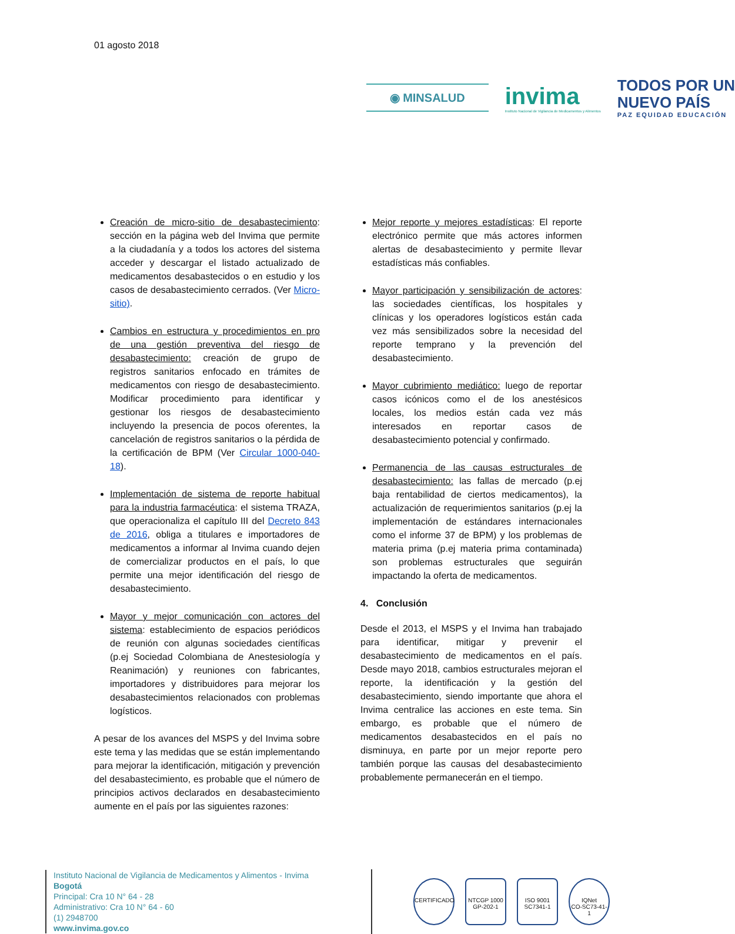01 agosto 2018
◉ MINSALUD
invima
Instituto Nacional de Vigilancia de Medicamentos y Alimentos
TODOS POR UN
NUEVO PAÍS
PAZ EQUIDAD EDUCACIÓN
Creación de micro-sitio de desabastecimiento: sección en la página web del Invima que permite a la ciudadanía y a todos los actores del sistema acceder y descargar el listado actualizado de medicamentos desabastecidos o en estudio y los casos de desabastecimiento cerrados. (Ver Micro-sitio).
Cambios en estructura y procedimientos en pro de una gestión preventiva del riesgo de desabastecimiento: creación de grupo de registros sanitarios enfocado en trámites de medicamentos con riesgo de desabastecimiento. Modificar procedimiento para identificar y gestionar los riesgos de desabastecimiento incluyendo la presencia de pocos oferentes, la cancelación de registros sanitarios o la pérdida de la certificación de BPM (Ver Circular 1000-040-18).
Implementación de sistema de reporte habitual para la industria farmacéutica: el sistema TRAZA, que operacionaliza el capítulo III del Decreto 843 de 2016, obliga a titulares e importadores de medicamentos a informar al Invima cuando dejen de comercializar productos en el país, lo que permite una mejor identificación del riesgo de desabastecimiento.
Mayor y mejor comunicación con actores del sistema: establecimiento de espacios periódicos de reunión con algunas sociedades científicas (p.ej Sociedad Colombiana de Anestesiología y Reanimación) y reuniones con fabricantes, importadores y distribuidores para mejorar los desabastecimientos relacionados con problemas logísticos.
A pesar de los avances del MSPS y del Invima sobre este tema y las medidas que se están implementando para mejorar la identificación, mitigación y prevención del desabastecimiento, es probable que el número de principios activos declarados en desabastecimiento aumente en el país por las siguientes razones:
Mejor reporte y mejores estadísticas: El reporte electrónico permite que más actores informen alertas de desabastecimiento y permite llevar estadísticas más confiables.
Mayor participación y sensibilización de actores: las sociedades científicas, los hospitales y clínicas y los operadores logísticos están cada vez más sensibilizados sobre la necesidad del reporte temprano y la prevención del desabastecimiento.
Mayor cubrimiento mediático: luego de reportar casos icónicos como el de los anestésicos locales, los medios están cada vez más interesados en reportar casos de desabastecimiento potencial y confirmado.
Permanencia de las causas estructurales de desabastecimiento: las fallas de mercado (p.ej baja rentabilidad de ciertos medicamentos), la actualización de requerimientos sanitarios (p.ej la implementación de estándares internacionales como el informe 37 de BPM) y los problemas de materia prima (p.ej materia prima contaminada) son problemas estructurales que seguirán impactando la oferta de medicamentos.
4. Conclusión
Desde el 2013, el MSPS y el Invima han trabajado para identificar, mitigar y prevenir el desabastecimiento de medicamentos en el país. Desde mayo 2018, cambios estructurales mejoran el reporte, la identificación y la gestión del desabastecimiento, siendo importante que ahora el Invima centralice las acciones en este tema. Sin embargo, es probable que el número de medicamentos desabastecidos en el país no disminuya, en parte por un mejor reporte pero también porque las causas del desabastecimiento probablemente permanecerán en el tiempo.
Instituto Nacional de Vigilancia de Medicamentos y Alimentos - Invima
Bogotá
Principal: Cra 10 N° 64 - 28
Administrativo: Cra 10 N° 64 - 60
(1) 2948700
www.invima.gov.co
CERTIFICADO NTCGP 1000
GP-202-1
ISO 9001
SC7341-1
IQNet
CO-SC73-41-1